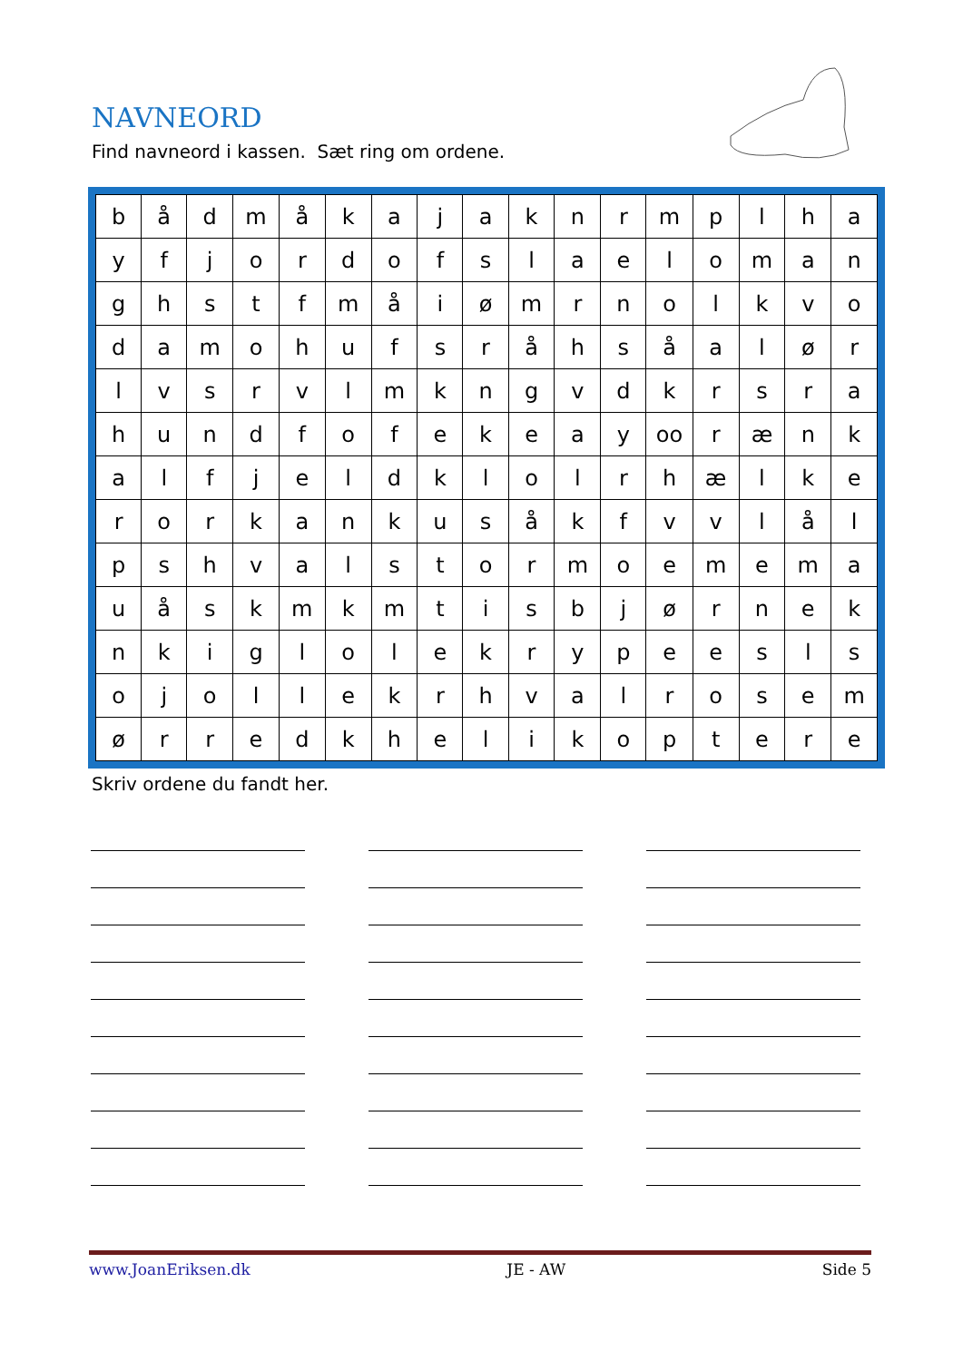NAVNEORD
Find navneord i kassen. Sæt ring om ordene.
| b | å | d | m | å | k | a | j | a | k | n | r | m | p | l | h | a |
| y | f | j | o | r | d | o | f | s | l | a | e | l | o | m | a | n |
| g | h | s | t | f | m | å | i | ø | m | r | n | o | l | k | v | o |
| d | a | m | o | h | u | f | s | r | å | h | s | å | a | l | ø | r |
| l | v | s | r | v | l | m | k | n | g | v | d | k | r | s | r | a |
| h | u | n | d | f | o | f | e | k | e | a | y | oo | r | æ | n | k |
| a | l | f | j | e | l | d | k | l | o | l | r | h | æ | l | k | e |
| r | o | r | k | a | n | k | u | s | å | k | f | v | v | l | å | l |
| p | s | h | v | a | l | s | t | o | r | m | o | e | m | e | m | a |
| u | å | s | k | m | k | m | t | i | s | b | j | ø | r | n | e | k |
| n | k | i | g | l | o | l | e | k | r | y | p | e | e | s | l | s |
| o | j | o | l | l | e | k | r | h | v | a | l | r | o | s | e | m |
| ø | r | r | e | d | k | h | e | l | i | k | o | p | t | e | r | e |
Skriv ordene du fandt her.
www.JoanEriksen.dk JE - AW Side 5